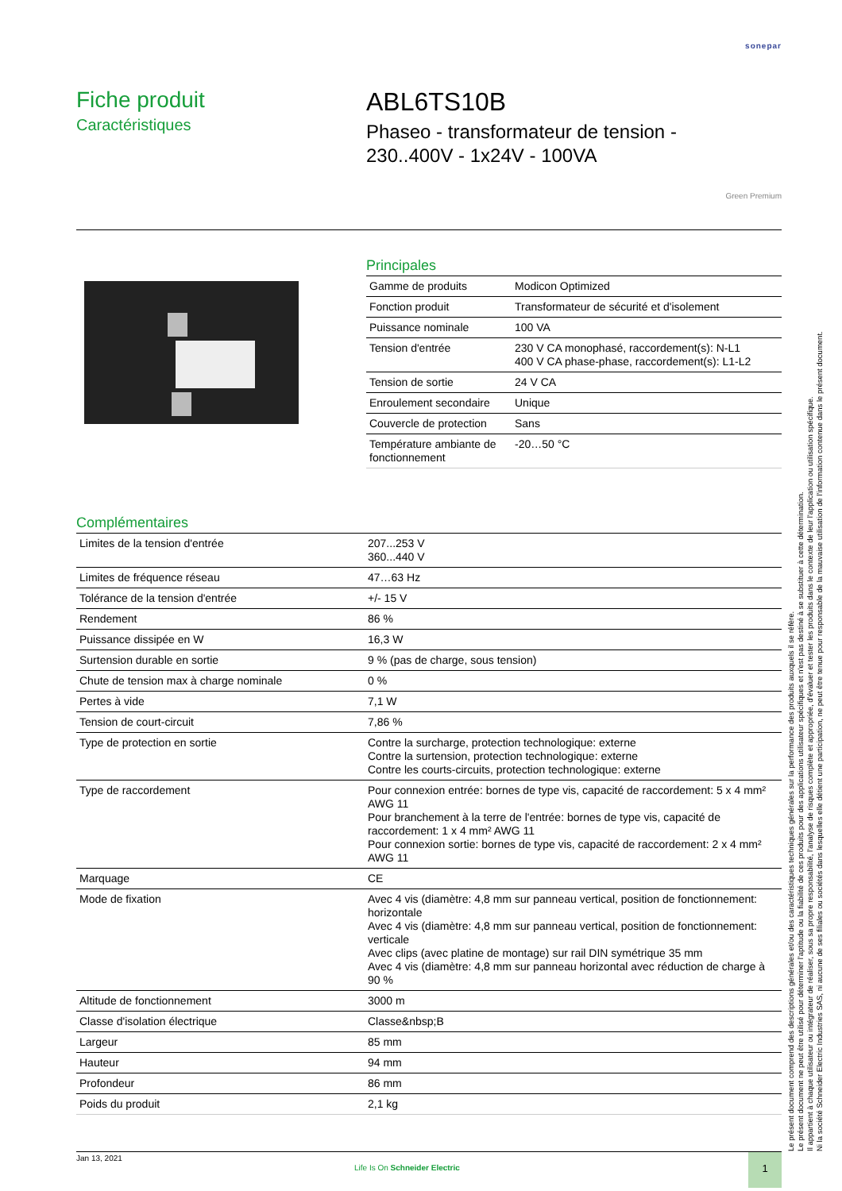sonepar
Fiche produit
Caractéristiques
ABL6TS10B
Phaseo - transformateur de tension -
230..400V - 1x24V - 100VA
Green Premium
Principales
| Gamme de produits | Modicon Optimized |
| Fonction produit | Transformateur de sécurité et d'isolement |
| Puissance nominale | 100 VA |
| Tension d'entrée | 230 V CA monophasé, raccordement(s): N-L1 400 V CA phase-phase, raccordement(s): L1-L2 |
| Tension de sortie | 24 V CA |
| Enroulement secondaire | Unique |
| Couvercle de protection | Sans |
| Température ambiante de fonctionnement | -20…50 °C |
Complémentaires
| Limites de la tension d'entrée | 207...253 V 360...440 V |
| Limites de fréquence réseau | 47…63 Hz |
| Tolérance de la tension d'entrée | +/- 15 V |
| Rendement | 86 % |
| Puissance dissipée en W | 16,3 W |
| Surtension durable en sortie | 9 % (pas de charge, sous tension) |
| Chute de tension max à charge nominale | 0 % |
| Pertes à vide | 7,1 W |
| Tension de court-circuit | 7,86 % |
| Type de protection en sortie | Contre la surcharge, protection technologique: externe Contre la surtension, protection technologique: externe Contre les courts-circuits, protection technologique: externe |
| Type de raccordement | Pour connexion entrée: bornes de type vis, capacité de raccordement: 5 x 4 mm² AWG 11 Pour branchement à la terre de l'entrée: bornes de type vis, capacité de raccordement: 1 x 4 mm² AWG 11 Pour connexion sortie: bornes de type vis, capacité de raccordement: 2 x 4 mm² AWG 11 |
| Marquage | CE |
| Mode de fixation | Avec 4 vis (diamètre: 4,8 mm sur panneau vertical, position de fonctionnement: horizontale Avec 4 vis (diamètre: 4,8 mm sur panneau vertical, position de fonctionnement: verticale Avec clips (avec platine de montage) sur rail DIN symétrique 35 mm Avec 4 vis (diamètre: 4,8 mm sur panneau horizontal avec réduction de charge à 90 % |
| Altitude de fonctionnement | 3000 m |
| Classe d'isolation électrique | Classe&nbsp;B |
| Largeur | 85 mm |
| Hauteur | 94 mm |
| Profondeur | 86 mm |
| Poids du produit | 2,1 kg |
Le présent document comprend des descriptions générales et/ou des caractéristiques techniques générales sur la performance des produits auxquels il se réfère.
Le présent document ne peut être utilisé pour déterminer l'aptitude ou la fiabilité de ces produits pour des applications utilisateur spécifiques et n'est pas destiné à se substituer à cette détermination.
Il appartient à chaque utilisateur ou intégrateur de réaliser, sous sa propre responsabilité, l'analyse de risques complète et appropriée, d'évaluer et tester les produits dans le contexte de leur l'application ou utilisation spécifique.
Ni la société Schneider Electric Industries SAS, ni aucune de ses filiales ou sociétés dans lesquelles elle détient une participation, ne peut être tenue pour responsable de la mauvaise utilisation de l'information contenue dans le présent document.
Jan 13, 2021
Life Is On Schneider Electric
1